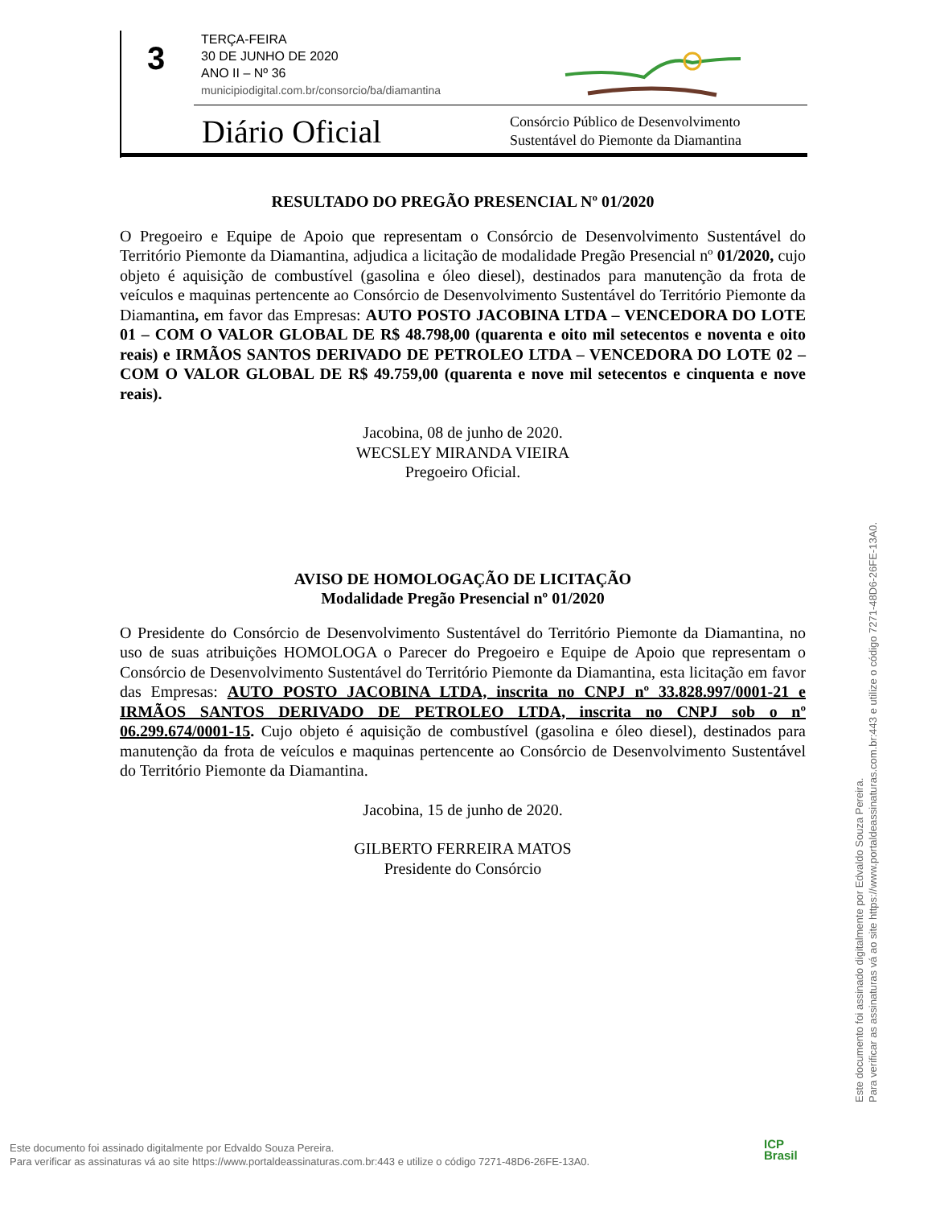3
TERÇA-FEIRA
30 DE JUNHO DE 2020
ANO II – Nº 36
municipiodigital.com.br/consorcio/ba/diamantina
Diário Oficial
Consórcio Público de Desenvolvimento
Sustentável do Piemonte da Diamantina
RESULTADO DO PREGÃO PRESENCIAL Nº 01/2020
O Pregoeiro e Equipe de Apoio que representam o Consórcio de Desenvolvimento Sustentável do Território Piemonte da Diamantina, adjudica a licitação de modalidade Pregão Presencial nº 01/2020, cujo objeto é aquisição de combustível (gasolina e óleo diesel), destinados para manutenção da frota de veículos e maquinas pertencente ao Consórcio de Desenvolvimento Sustentável do Território Piemonte da Diamantina, em favor das Empresas: AUTO POSTO JACOBINA LTDA – VENCEDORA DO LOTE 01 – COM O VALOR GLOBAL DE R$ 48.798,00 (quarenta e oito mil setecentos e noventa e oito reais) e IRMÃOS SANTOS DERIVADO DE PETROLEO LTDA – VENCEDORA DO LOTE 02 – COM O VALOR GLOBAL DE R$ 49.759,00 (quarenta e nove mil setecentos e cinquenta e nove reais).
Jacobina, 08 de junho de 2020.
WECSLEY MIRANDA VIEIRA
Pregoeiro Oficial.
AVISO DE HOMOLOGAÇÃO DE LICITAÇÃO
Modalidade Pregão Presencial nº 01/2020
O Presidente do Consórcio de Desenvolvimento Sustentável do Território Piemonte da Diamantina, no uso de suas atribuições HOMOLOGA o Parecer do Pregoeiro e Equipe de Apoio que representam o Consórcio de Desenvolvimento Sustentável do Território Piemonte da Diamantina, esta licitação em favor das Empresas: AUTO POSTO JACOBINA LTDA, inscrita no CNPJ nº 33.828.997/0001-21 e IRMÃOS SANTOS DERIVADO DE PETROLEO LTDA, inscrita no CNPJ sob o nº 06.299.674/0001-15. Cujo objeto é aquisição de combustível (gasolina e óleo diesel), destinados para manutenção da frota de veículos e maquinas pertencente ao Consórcio de Desenvolvimento Sustentável do Território Piemonte da Diamantina.
Jacobina, 15 de junho de 2020.
GILBERTO FERREIRA MATOS
Presidente do Consórcio
Este documento foi assinado digitalmente por Edvaldo Souza Pereira.
Para verificar as assinaturas vá ao site https://www.portaldeassinaturas.com.br:443 e utilize o código 7271-48D6-26FE-13A0.
Este documento foi assinado digitalmente por Edvaldo Souza Pereira.
Para verificar as assinaturas vá ao site https://www.portaldeassinaturas.com.br:443 e utilize o código 7271-48D6-26FE-13A0.
ICP
Brasil